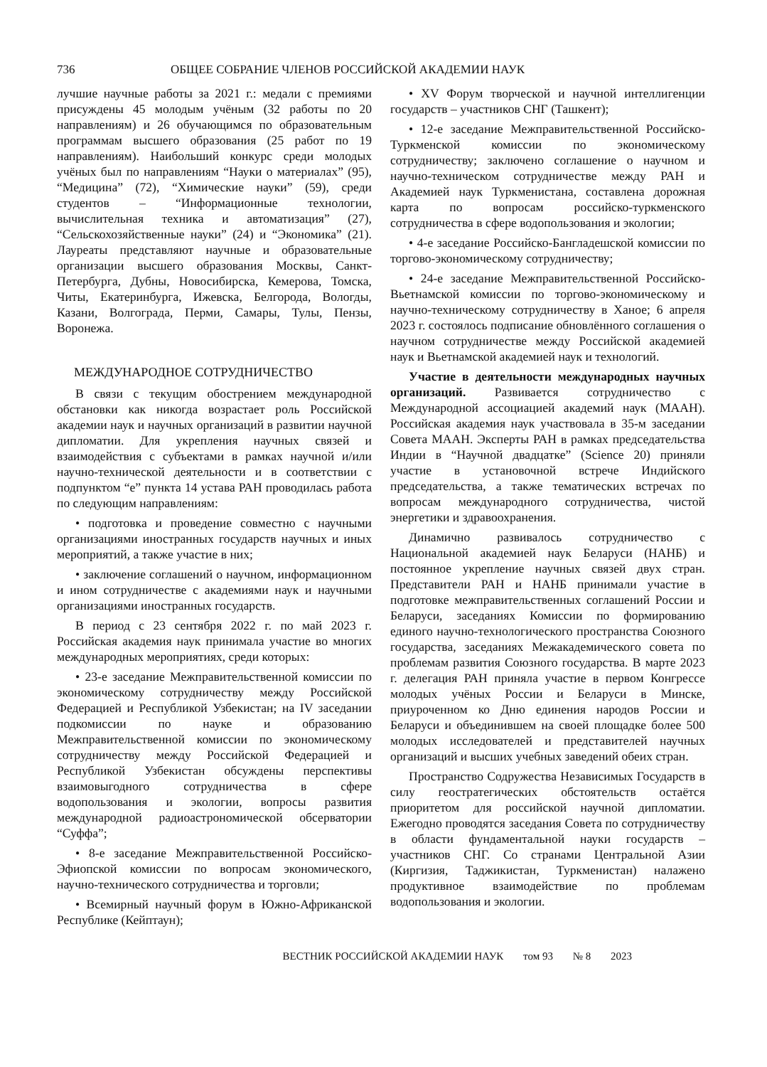736 ОБЩЕЕ СОБРАНИЕ ЧЛЕНОВ РОССИЙСКОЙ АКАДЕМИИ НАУК
лучшие научные работы за 2021 г.: медали с премиями присуждены 45 молодым учёным (32 работы по 20 направлениям) и 26 обучающимся по образовательным программам высшего образования (25 работ по 19 направлениям). Наибольший конкурс среди молодых учёных был по направлениям “Науки о материалах” (95), “Медицина” (72), “Химические науки” (59), среди студентов – “Информационные технологии, вычислительная техника и автоматизация” (27), “Сельскохозяйственные науки” (24) и “Экономика” (21). Лауреаты представляют научные и образовательные организации высшего образования Москвы, Санкт-Петербурга, Дубны, Новосибирска, Кемерова, Томска, Читы, Екатеринбурга, Ижевска, Белгорода, Вологды, Казани, Волгограда, Перми, Самары, Тулы, Пензы, Воронежа.
МЕЖДУНАРОДНОЕ СОТРУДНИЧЕСТВО
В связи с текущим обострением международной обстановки как никогда возрастает роль Российской академии наук и научных организаций в развитии научной дипломатии. Для укрепления научных связей и взаимодействия с субъектами в рамках научной и/или научно-технической деятельности и в соответствии с подпунктом “е” пункта 14 устава РАН проводилась работа по следующим направлениям:
• подготовка и проведение совместно с научными организациями иностранных государств научных и иных мероприятий, а также участие в них;
• заключение соглашений о научном, информационном и ином сотрудничестве с академиями наук и научными организациями иностранных государств.
В период с 23 сентября 2022 г. по май 2023 г. Российская академия наук принимала участие во многих международных мероприятиях, среди которых:
• 23-е заседание Межправительственной комиссии по экономическому сотрудничеству между Российской Федерацией и Республикой Узбекистан; на IV заседании подкомиссии по науке и образованию Межправительственной комиссии по экономическому сотрудничеству между Российской Федерацией и Республикой Узбекистан обсуждены перспективы взаимовыгодного сотрудничества в сфере водопользования и экологии, вопросы развития международной радиоастрономической обсерватории “Суффа”;
• 8-е заседание Межправительственной Российско-Эфиопской комиссии по вопросам экономического, научно-технического сотрудничества и торговли;
• Всемирный научный форум в Южно-Африканской Республике (Кейптаун);
• XV Форум творческой и научной интеллигенции государств – участников СНГ (Ташкент);
• 12-е заседание Межправительственной Российско-Туркменской комиссии по экономическому сотрудничеству; заключено соглашение о научном и научно-техническом сотрудничестве между РАН и Академией наук Туркменистана, составлена дорожная карта по вопросам российско-туркменского сотрудничества в сфере водопользования и экологии;
• 4-е заседание Российско-Бангладешской комиссии по торгово-экономическому сотрудничеству;
• 24-е заседание Межправительственной Российско-Вьетнамской комиссии по торгово-экономическому и научно-техническому сотрудничеству в Ханое; 6 апреля 2023 г. состоялось подписание обновлённого соглашения о научном сотрудничестве между Российской академией наук и Вьетнамской академией наук и технологий.
Участие в деятельности международных научных организаций. Развивается сотрудничество с Международной ассоциацией академий наук (МААН). Российская академия наук участвовала в 35-м заседании Совета МААН. Эксперты РАН в рамках председательства Индии в “Научной двадцатке” (Science 20) приняли участие в установочной встрече Индийского председательства, а также тематических встречах по вопросам международного сотрудничества, чистой энергетики и здравоохранения.
Динамично развивалось сотрудничество с Национальной академией наук Беларуси (НАНБ) и постоянное укрепление научных связей двух стран. Представители РАН и НАНБ принимали участие в подготовке межправительственных соглашений России и Беларуси, заседаниях Комиссии по формированию единого научно-технологического пространства Союзного государства, заседаниях Межакадемического совета по проблемам развития Союзного государства. В марте 2023 г. делегация РАН приняла участие в первом Конгрессе молодых учёных России и Беларуси в Минске, приуроченном ко Дню единения народов России и Беларуси и объединившем на своей площадке более 500 молодых исследователей и представителей научных организаций и высших учебных заведений обеих стран.
Пространство Содружества Независимых Государств в силу геостратегических обстоятельств остаётся приоритетом для российской научной дипломатии. Ежегодно проводятся заседания Совета по сотрудничеству в области фундаментальной науки государств – участников СНГ. Со странами Центральной Азии (Киргизия, Таджикистан, Туркменистан) налажено продуктивное взаимодействие по проблемам водопользования и экологии.
ВЕСТНИК РОССИЙСКОЙ АКАДЕМИИ НАУК том 93 № 8 2023